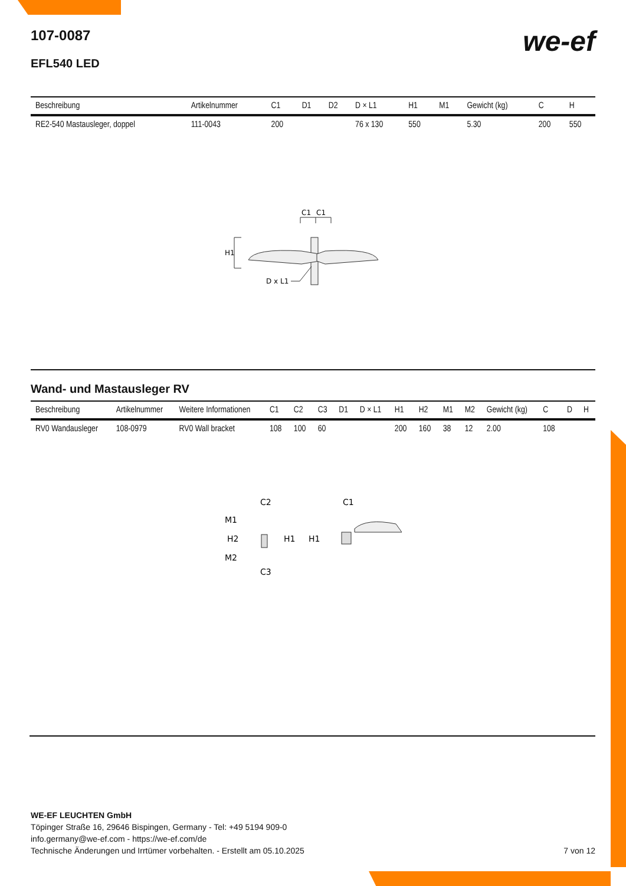we-ef
107-0087
EFL540 LED
| Beschreibung | Artikelnummer | C1 | D1 | D2 | D × L1 | H1 | M1 | Gewicht (kg) | C | H |
| --- | --- | --- | --- | --- | --- | --- | --- | --- | --- | --- |
| RE2-540 Mastausleger, doppel | 111-0043 | 200 | | | 76 x 130 | 550 | | 5.30 | 200 | 550 |
C1
C1
H1
D x L1
Wand- und Mastausleger RV
| Beschreibung | Artikelnummer | Weitere Informationen | C1 | C2 | C3 | D1 | D × L1 | H1 | H2 | M1 | M2 | Gewicht (kg) | C | D | H |
| --- | --- | --- | --- | --- | --- | --- | --- | --- | --- | --- | --- | --- | --- | --- | --- |
| RV0 Wandausleger | 108-0979 | RV0 Wall bracket | 108 | 100 | 60 | | | 200 | 160 | 38 | 12 | 2.00 | 108 | | |
C2
C1
M1
H2
H1
H1
M2
C3
WE-EF LEUCHTEN GmbH
Töpinger Straße 16, 29646 Bispingen, Germany - Tel: +49 5194 909-0
info.germany@we-ef.com - https://we-ef.com/de
7 von 12 Technische Änderungen und Irrtümer vorbehalten. - Erstellt am 05.10.2025